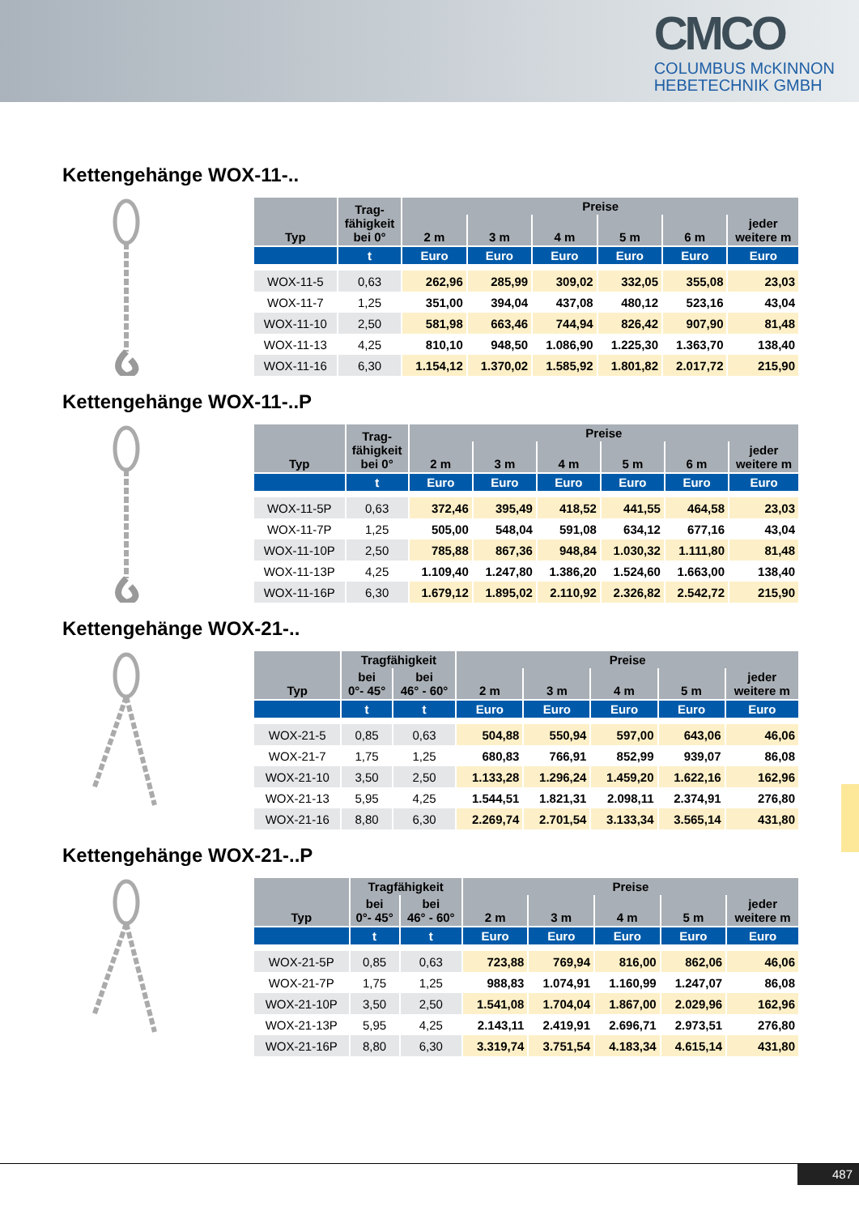CMCO
COLUMBUS McKINNON
HEBETECHNIK GMBH
Kettengehänge WOX-11-..
| Typ | Trag- fähigkeit bei 0° | Preise | | | | | |
| --- | --- | --- | --- | --- | --- | --- | --- |
| | | 2 m | 3 m | 4 m | 5 m | 6 m | jeder weitere m |
| | t | Euro | Euro | Euro | Euro | Euro | Euro |
| WOX-11-5 | 0,63 | 262,96 | 285,99 | 309,02 | 332,05 | 355,08 | 23,03 |
| WOX-11-7 | 1,25 | 351,00 | 394,04 | 437,08 | 480,12 | 523,16 | 43,04 |
| WOX-11-10 | 2,50 | 581,98 | 663,46 | 744,94 | 826,42 | 907,90 | 81,48 |
| WOX-11-13 | 4,25 | 810,10 | 948,50 | 1.086,90 | 1.225,30 | 1.363,70 | 138,40 |
| WOX-11-16 | 6,30 | 1.154,12 | 1.370,02 | 1.585,92 | 1.801,82 | 2.017,72 | 215,90 |
Kettengehänge WOX-11-..P
| Typ | Trag- fähigkeit bei 0° | Preise | | | | | |
| --- | --- | --- | --- | --- | --- | --- | --- |
| | | 2 m | 3 m | 4 m | 5 m | 6 m | jeder weitere m |
| | t | Euro | Euro | Euro | Euro | Euro | Euro |
| WOX-11-5P | 0,63 | 372,46 | 395,49 | 418,52 | 441,55 | 464,58 | 23,03 |
| WOX-11-7P | 1,25 | 505,00 | 548,04 | 591,08 | 634,12 | 677,16 | 43,04 |
| WOX-11-10P | 2,50 | 785,88 | 867,36 | 948,84 | 1.030,32 | 1.111,80 | 81,48 |
| WOX-11-13P | 4,25 | 1.109,40 | 1.247,80 | 1.386,20 | 1.524,60 | 1.663,00 | 138,40 |
| WOX-11-16P | 6,30 | 1.679,12 | 1.895,02 | 2.110,92 | 2.326,82 | 2.542,72 | 215,90 |
Kettengehänge WOX-21-..
| Typ | Tragfähigkeit | | Preise | | | | |
| --- | --- | --- | --- | --- | --- | --- | --- |
| | bei 0°- 45° | bei 46° - 60° | 2 m | 3 m | 4 m | 5 m | jeder weitere m |
| | t | t | Euro | Euro | Euro | Euro | Euro |
| WOX-21-5 | 0,85 | 0,63 | 504,88 | 550,94 | 597,00 | 643,06 | 46,06 |
| WOX-21-7 | 1,75 | 1,25 | 680,83 | 766,91 | 852,99 | 939,07 | 86,08 |
| WOX-21-10 | 3,50 | 2,50 | 1.133,28 | 1.296,24 | 1.459,20 | 1.622,16 | 162,96 |
| WOX-21-13 | 5,95 | 4,25 | 1.544,51 | 1.821,31 | 2.098,11 | 2.374,91 | 276,80 |
| WOX-21-16 | 8,80 | 6,30 | 2.269,74 | 2.701,54 | 3.133,34 | 3.565,14 | 431,80 |
Kettengehänge WOX-21-..P
| Typ | Tragfähigkeit | | Preise | | | | |
| --- | --- | --- | --- | --- | --- | --- | --- |
| | bei 0°- 45° | bei 46° - 60° | 2 m | 3 m | 4 m | 5 m | jeder weitere m |
| | t | t | Euro | Euro | Euro | Euro | Euro |
| WOX-21-5P | 0,85 | 0,63 | 723,88 | 769,94 | 816,00 | 862,06 | 46,06 |
| WOX-21-7P | 1,75 | 1,25 | 988,83 | 1.074,91 | 1.160,99 | 1.247,07 | 86,08 |
| WOX-21-10P | 3,50 | 2,50 | 1.541,08 | 1.704,04 | 1.867,00 | 2.029,96 | 162,96 |
| WOX-21-13P | 5,95 | 4,25 | 2.143,11 | 2.419,91 | 2.696,71 | 2.973,51 | 276,80 |
| WOX-21-16P | 8,80 | 6,30 | 3.319,74 | 3.751,54 | 4.183,34 | 4.615,14 | 431,80 |
487